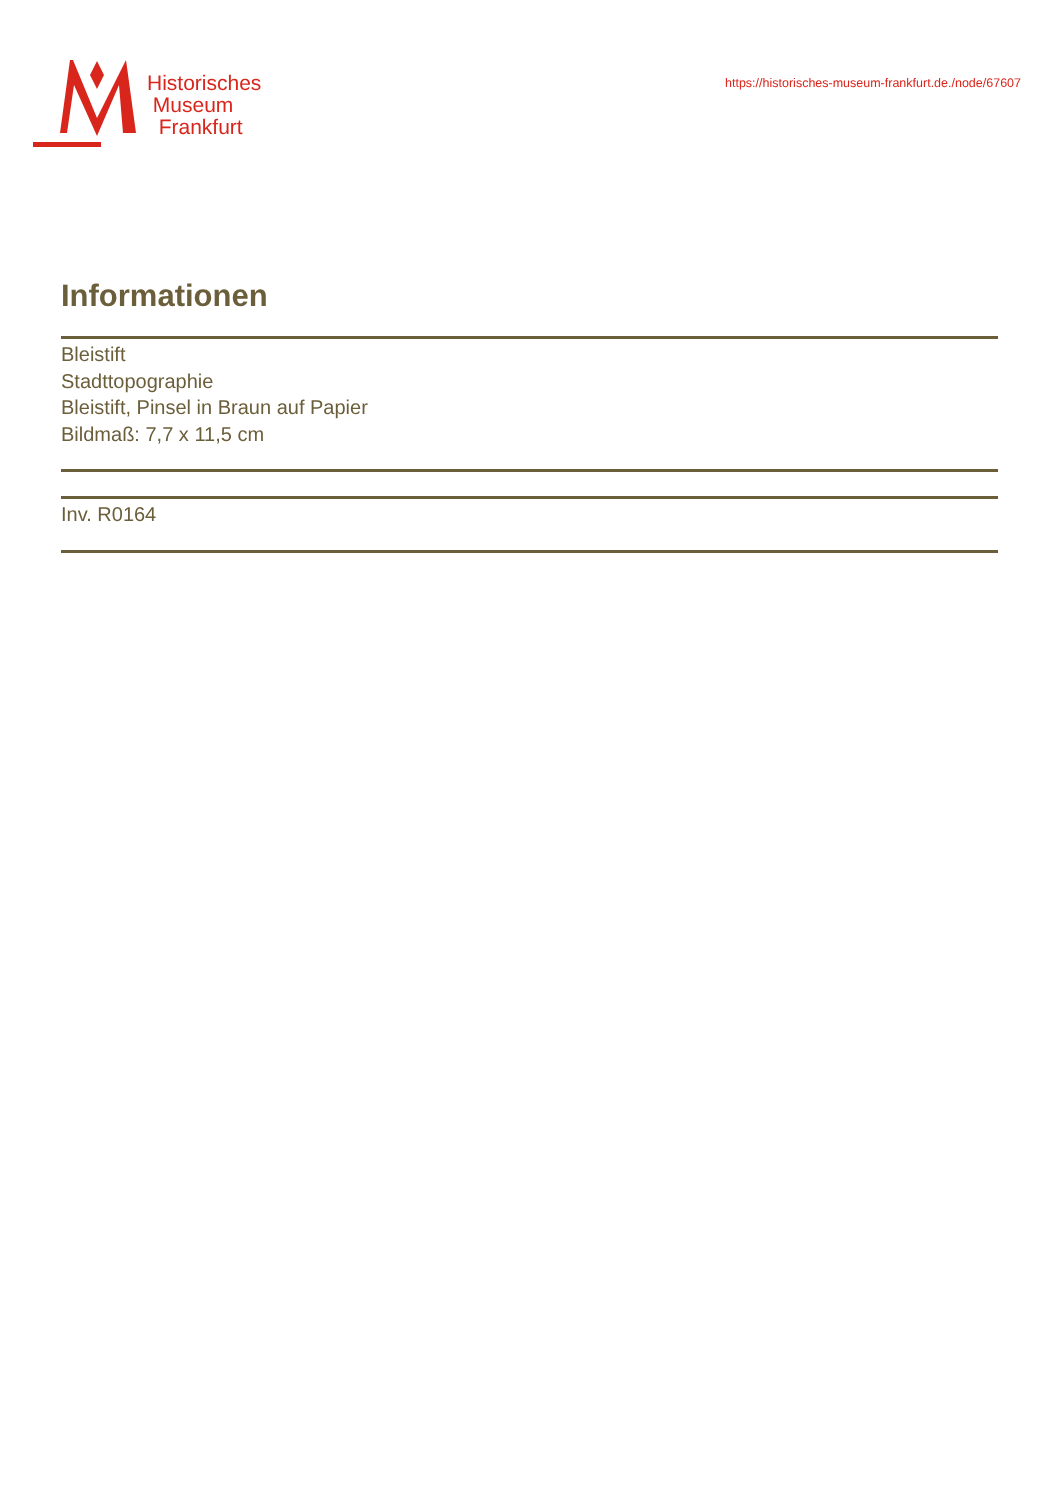Historisches
Museum
Frankfurt
https://historisches-museum-frankfurt.de./node/67607
Informationen
Bleistift
Stadttopographie
Bleistift, Pinsel in Braun auf Papier
Bildmaß: 7,7 x 11,5 cm
Inv. R0164